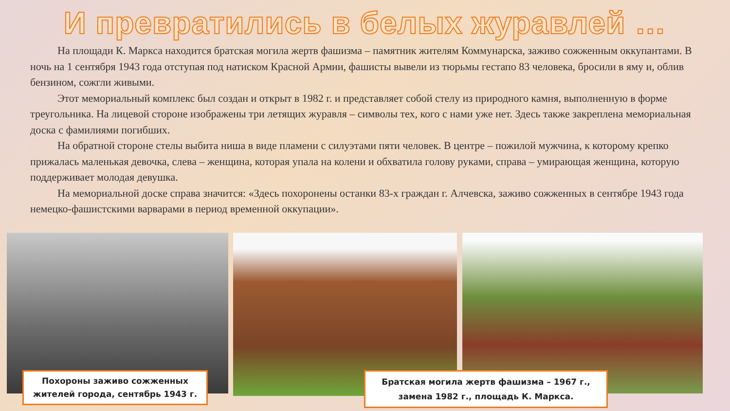И превратились в белых журавлей …
На площади К. Маркса находится братская могила жертв фашизма – памятник жителям Коммунарска, заживо сожженным оккупантами. В ночь на 1 сентября 1943 года отступая под натиском Красной Армии, фашисты вывели из тюрьмы гестапо 83 человека, бросили в яму и, облив бензином, сожгли живыми.
Этот мемориальный комплекс был создан и открыт в 1982 г. и представляет собой стелу из природного камня, выполненную в форме треугольника. На лицевой стороне изображены три летящих журавля – символы тех, кого с нами уже нет. Здесь также закреплена мемориальная доска с фамилиями погибших.
На обратной стороне стелы выбита ниша в виде пламени с силуэтами пяти человек. В центре – пожилой мужчина, к которому крепко прижалась маленькая девочка, слева – женщина, которая упала на колени и обхватила голову руками, справа – умирающая женщина, которую поддерживает молодая девушка.
На мемориальной доске справа значится: «Здесь похоронены останки 83-х граждан г. Алчевска, заживо сожженных в сентябре 1943 года немецко-фашистскими варварами в период временной оккупации».
Похороны заживо сожженных жителей города, сентябрь 1943 г.
Братская могила жертв фашизма – 1967 г., замена 1982 г., площадь К. Маркса.